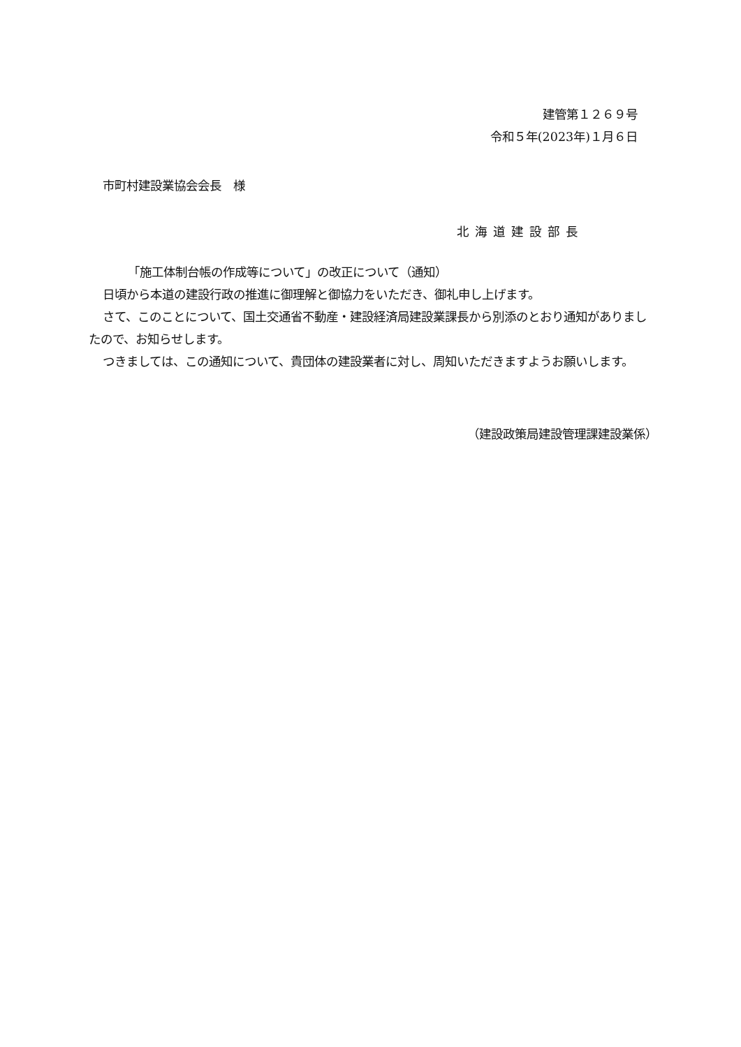建管第１２６９号
令和５年(2023年)１月６日
市町村建設業協会会長　様
北海道建設部長
「施工体制台帳の作成等について」の改正について（通知）
日頃から本道の建設行政の推進に御理解と御協力をいただき、御礼申し上げます。
さて、このことについて、国土交通省不動産・建設経済局建設業課長から別添のとおり通知がありましたので、お知らせします。
つきましては、この通知について、貴団体の建設業者に対し、周知いただきますようお願いします。
（建設政策局建設管理課建設業係）